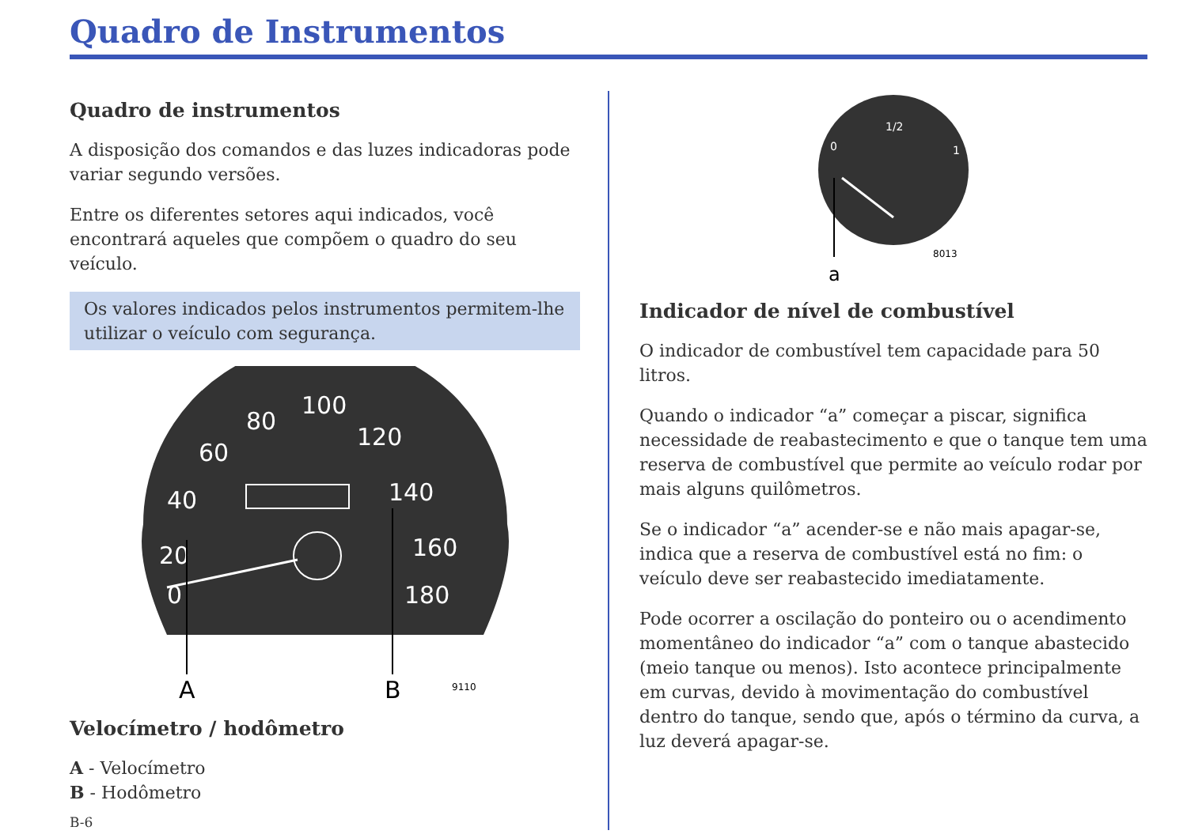Quadro de Instrumentos
Quadro de instrumentos
A disposição dos comandos e das luzes indicadoras pode variar segundo versões.
Entre os diferentes setores aqui indicados, você encontrará aqueles que compõem o quadro do seu veículo.
Os valores indicados pelos instrumentos permitem-lhe utilizar o veículo com segurança.
80
100
120
60
140
40
160
20
180
0
A
B
9110
Velocímetro / hodômetro
A - Velocímetro
B - Hodômetro
B-6
1/2
0
1
a
8013
Indicador de nível de combustível
O indicador de combustível tem capacidade para 50 litros.
Quando o indicador “a” começar a piscar, significa necessidade de reabastecimento e que o tanque tem uma reserva de combustível que permite ao veículo rodar por mais alguns quilômetros.
Se o indicador “a” acender-se e não mais apagar-se, indica que a reserva de combustível está no fim: o veículo deve ser reabastecido imediatamente.
Pode ocorrer a oscilação do ponteiro ou o acendimento momentâneo do indicador “a” com o tanque abastecido (meio tanque ou menos). Isto acontece principalmente em curvas, devido à movimentação do combustível dentro do tanque, sendo que, após o término da curva, a luz deverá apagar-se.